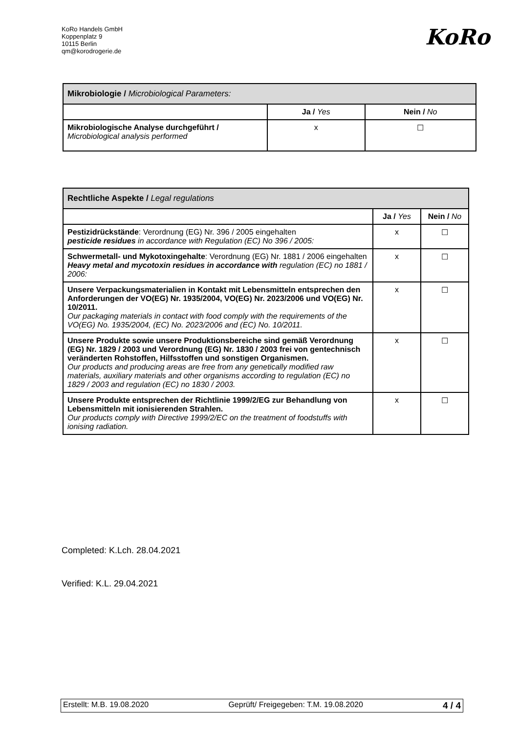KoRo Handels GmbH
Koppenplatz 9
10115 Berlin
qm@korodrogerie.de
KoRo
| Mikrobiologie / Microbiological Parameters: | | |
| | Ja / Yes | Nein / No |
| Mikrobiologische Analyse durchgeführt / Microbiological analysis performed | x | ☐ |
| Rechtliche Aspekte / Legal regulations | | |
| | Ja / Yes | Nein / No |
| Pestizidrückstände : Verordnung (EG) Nr. 396 / 2005 eingehalten pesticide residues in accordance with Regulation (EC) No 396 / 2005: | x | ☐ |
| Schwermetall- und Mykotoxingehalte : Verordnung (EG) Nr. 1881 / 2006 eingehalten Heavy metal and mycotoxin residues in accordance with regulation (EC) no 1881 / 2006: | x | ☐ |
| Unsere Verpackungsmaterialien in Kontakt mit Lebensmitteln entsprechen den Anforderungen der VO(EG) Nr. 1935/2004, VO(EG) Nr. 2023/2006 und VO(EG) Nr. 10/2011. Our packaging materials in contact with food comply with the requirements of the VO(EG) No. 1935/2004, (EC) No. 2023/2006 and (EC) No. 10/2011. | x | ☐ |
| Unsere Produkte sowie unsere Produktionsbereiche sind gemäß Verordnung (EG) Nr. 1829 / 2003 und Verordnung (EG) Nr. 1830 / 2003 frei von gentechnisch veränderten Rohstoffen, Hilfsstoffen und sonstigen Organismen. Our products and producing areas are free from any genetically modified raw materials, auxiliary materials and other organisms according to regulation (EC) no 1829 / 2003 and regulation (EC) no 1830 / 2003. | x | ☐ |
| Unsere Produkte entsprechen der Richtlinie 1999/2/EG zur Behandlung von Lebensmitteln mit ionisierenden Strahlen. Our products comply with Directive 1999/2/EC on the treatment of foodstuffs with ionising radiation. | x | ☐ |
Completed: K.Lch. 28.04.2021
Verified: K.L. 29.04.2021
Erstellt: M.B. 19.08.2020 Geprüft/ Freigegeben: T.M. 19.08.2020 4 / 4